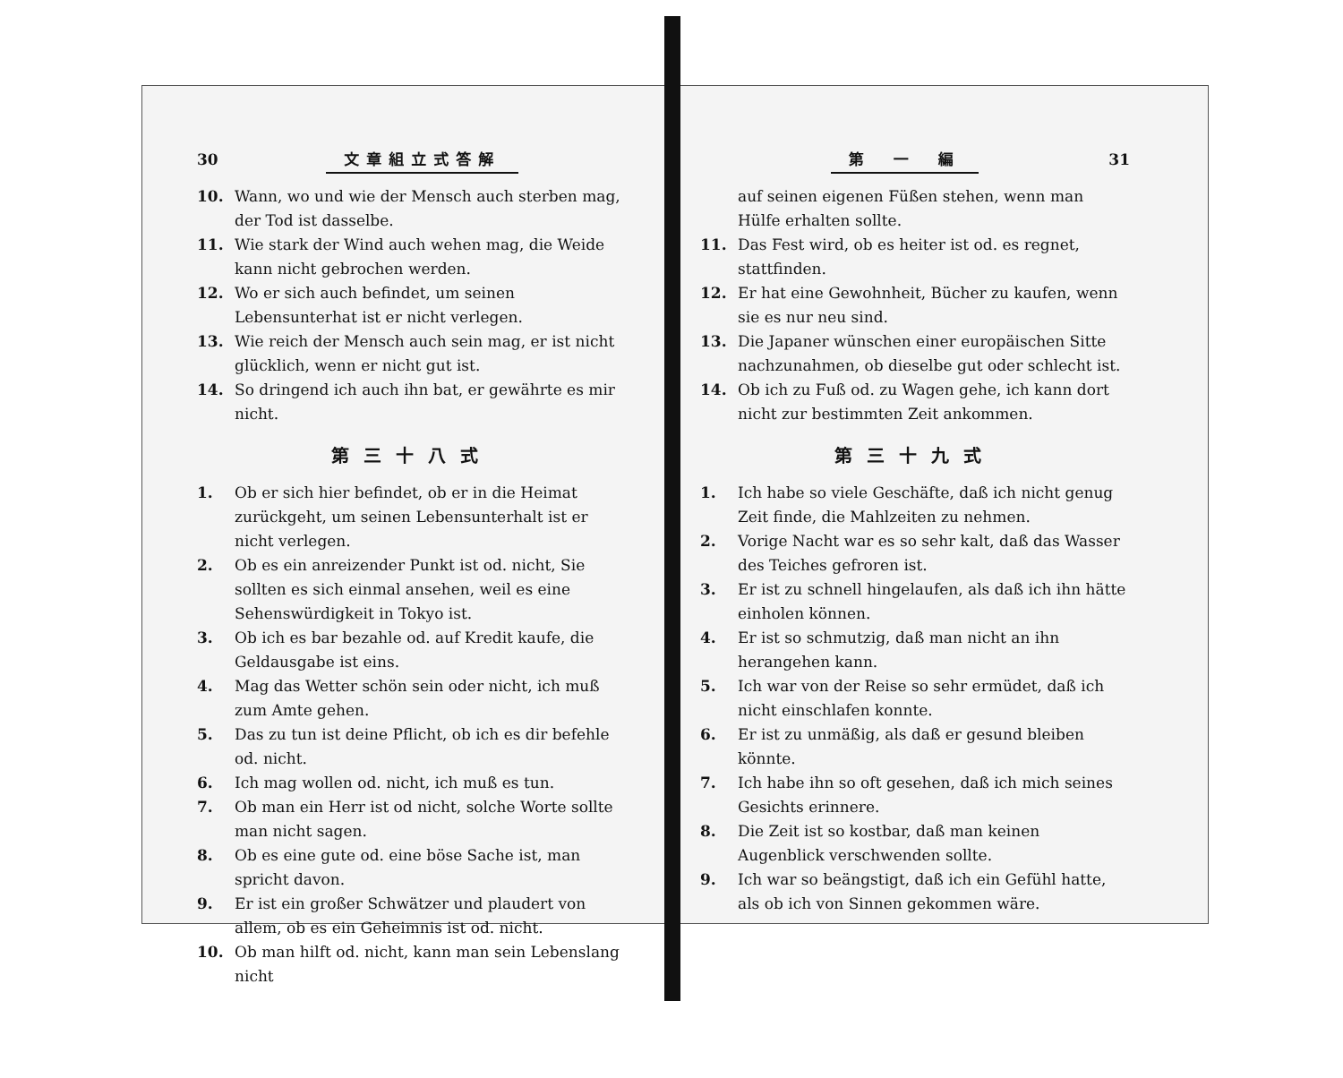30 文章組立式答解
10. Wann, wo und wie der Mensch auch sterben mag, der Tod ist dasselbe.
11. Wie stark der Wind auch wehen mag, die Weide kann nicht gebrochen werden.
12. Wo er sich auch befindet, um seinen Lebensunterhat ist er nicht verlegen.
13. Wie reich der Mensch auch sein mag, er ist nicht glücklich, wenn er nicht gut ist.
14. So dringend ich auch ihn bat, er gewährte es mir nicht.
第三十八式
1. Ob er sich hier befindet, ob er in die Heimat zurückgeht, um seinen Lebensunterhalt ist er nicht verlegen.
2. Ob es ein anreizender Punkt ist od. nicht, Sie sollten es sich einmal ansehen, weil es eine Sehenswürdigkeit in Tokyo ist.
3. Ob ich es bar bezahle od. auf Kredit kaufe, die Geldausgabe ist eins.
4. Mag das Wetter schön sein oder nicht, ich muß zum Amte gehen.
5. Das zu tun ist deine Pflicht, ob ich es dir befehle od. nicht.
6. Ich mag wollen od. nicht, ich muß es tun.
7. Ob man ein Herr ist od nicht, solche Worte sollte man nicht sagen.
8. Ob es eine gute od. eine böse Sache ist, man spricht davon.
9. Er ist ein großer Schwätzer und plaudert von allem, ob es ein Geheimnis ist od. nicht.
10. Ob man hilft od. nicht, kann man sein Lebenslang nicht
第　一　編 31
auf seinen eigenen Füßen stehen, wenn man Hülfe erhalten sollte.
11. Das Fest wird, ob es heiter ist od. es regnet, stattfinden.
12. Er hat eine Gewohnheit, Bücher zu kaufen, wenn sie es nur neu sind.
13. Die Japaner wünschen einer europäischen Sitte nachzunahmen, ob dieselbe gut oder schlecht ist.
14. Ob ich zu Fuß od. zu Wagen gehe, ich kann dort nicht zur bestimmten Zeit ankommen.
第三十九式
1. Ich habe so viele Geschäfte, daß ich nicht genug Zeit finde, die Mahlzeiten zu nehmen.
2. Vorige Nacht war es so sehr kalt, daß das Wasser des Teiches gefroren ist.
3. Er ist zu schnell hingelaufen, als daß ich ihn hätte einholen können.
4. Er ist so schmutzig, daß man nicht an ihn herangehen kann.
5. Ich war von der Reise so sehr ermüdet, daß ich nicht einschlafen konnte.
6. Er ist zu unmäßig, als daß er gesund bleiben könnte.
7. Ich habe ihn so oft gesehen, daß ich mich seines Gesichts erinnere.
8. Die Zeit ist so kostbar, daß man keinen Augenblick verschwenden sollte.
9. Ich war so beängstigt, daß ich ein Gefühl hatte, als ob ich von Sinnen gekommen wäre.